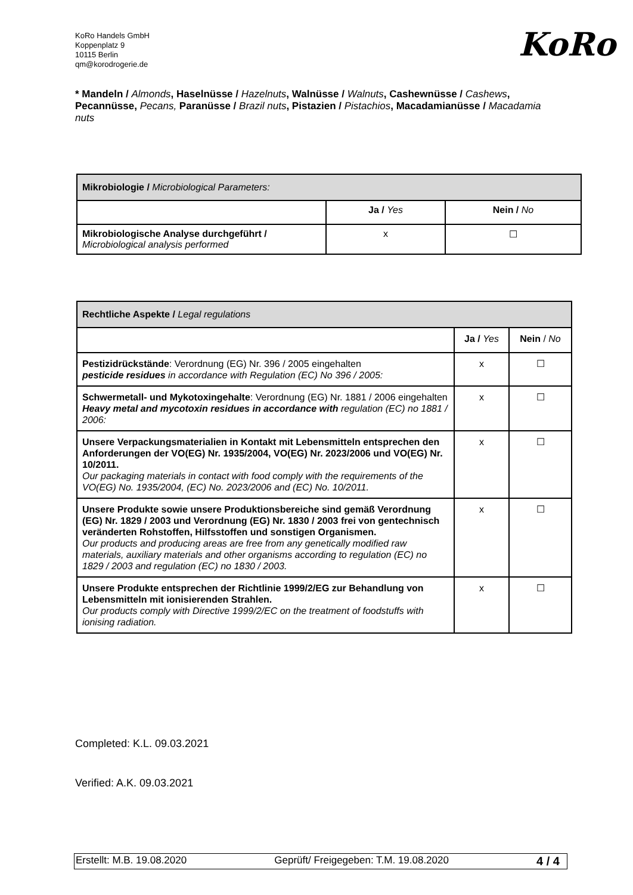KoRo Handels GmbH
Koppenplatz 9
10115 Berlin
qm@korodrogerie.de
KoRo
* Mandeln / Almonds, Haselnüsse / Hazelnuts, Walnüsse / Walnuts, Cashewnüsse / Cashews, Pecannüsse, Pecans, Paranüsse / Brazil nuts, Pistazien / Pistachios, Macadamianüsse / Macadamia nuts
| Mikrobiologie / Microbiological Parameters: | | |
| --- | --- | --- |
| | Ja / Yes | Nein / No |
| Mikrobiologische Analyse durchgeführt / Microbiological analysis performed | x | ☐ |
| Rechtliche Aspekte / Legal regulations | | |
| --- | --- | --- |
| | Ja / Yes | Nein / No |
| Pestizidrückstände : Verordnung (EG) Nr. 396 / 2005 eingehalten pesticide residues in accordance with Regulation (EC) No 396 / 2005: | x | ☐ |
| Schwermetall- und Mykotoxingehalte : Verordnung (EG) Nr. 1881 / 2006 eingehalten Heavy metal and mycotoxin residues in accordance with regulation (EC) no 1881 / 2006: | x | ☐ |
| Unsere Verpackungsmaterialien in Kontakt mit Lebensmitteln entsprechen den Anforderungen der VO(EG) Nr. 1935/2004, VO(EG) Nr. 2023/2006 und VO(EG) Nr. 10/2011. Our packaging materials in contact with food comply with the requirements of the VO(EG) No. 1935/2004, (EC) No. 2023/2006 and (EC) No. 10/2011. | x | ☐ |
| Unsere Produkte sowie unsere Produktionsbereiche sind gemäß Verordnung (EG) Nr. 1829 / 2003 und Verordnung (EG) Nr. 1830 / 2003 frei von gentechnisch veränderten Rohstoffen, Hilfsstoffen und sonstigen Organismen. Our products and producing areas are free from any genetically modified raw materials, auxiliary materials and other organisms according to regulation (EC) no 1829 / 2003 and regulation (EC) no 1830 / 2003. | x | ☐ |
| Unsere Produkte entsprechen der Richtlinie 1999/2/EG zur Behandlung von Lebensmitteln mit ionisierenden Strahlen. Our products comply with Directive 1999/2/EC on the treatment of foodstuffs with ionising radiation. | x | ☐ |
Completed: K.L. 09.03.2021
Verified: A.K. 09.03.2021
Erstellt: M.B. 19.08.2020 Geprüft/ Freigegeben: T.M. 19.08.2020 4 / 4